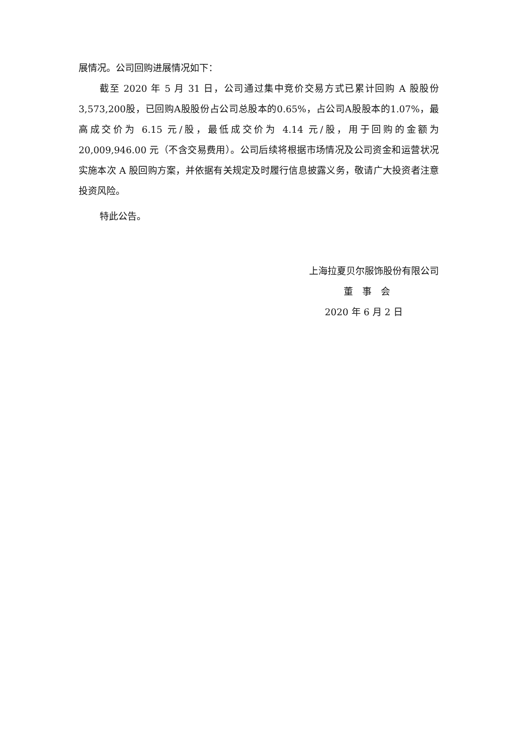展情况。公司回购进展情况如下：
截至 2020 年 5 月 31 日，公司通过集中竞价交易方式已累计回购 A 股股份 3,573,200股，已回购A股股份占公司总股本的0.65%，占公司A股股本的1.07%，最高成交价为 6.15 元/股，最低成交价为 4.14 元/股，用于回购的金额为 20,009,946.00 元（不含交易费用）。公司后续将根据市场情况及公司资金和运营状况实施本次 A 股回购方案，并依据有关规定及时履行信息披露义务，敬请广大投资者注意投资风险。
特此公告。
上海拉夏贝尔服饰股份有限公司
董　事　会
2020 年 6 月 2 日